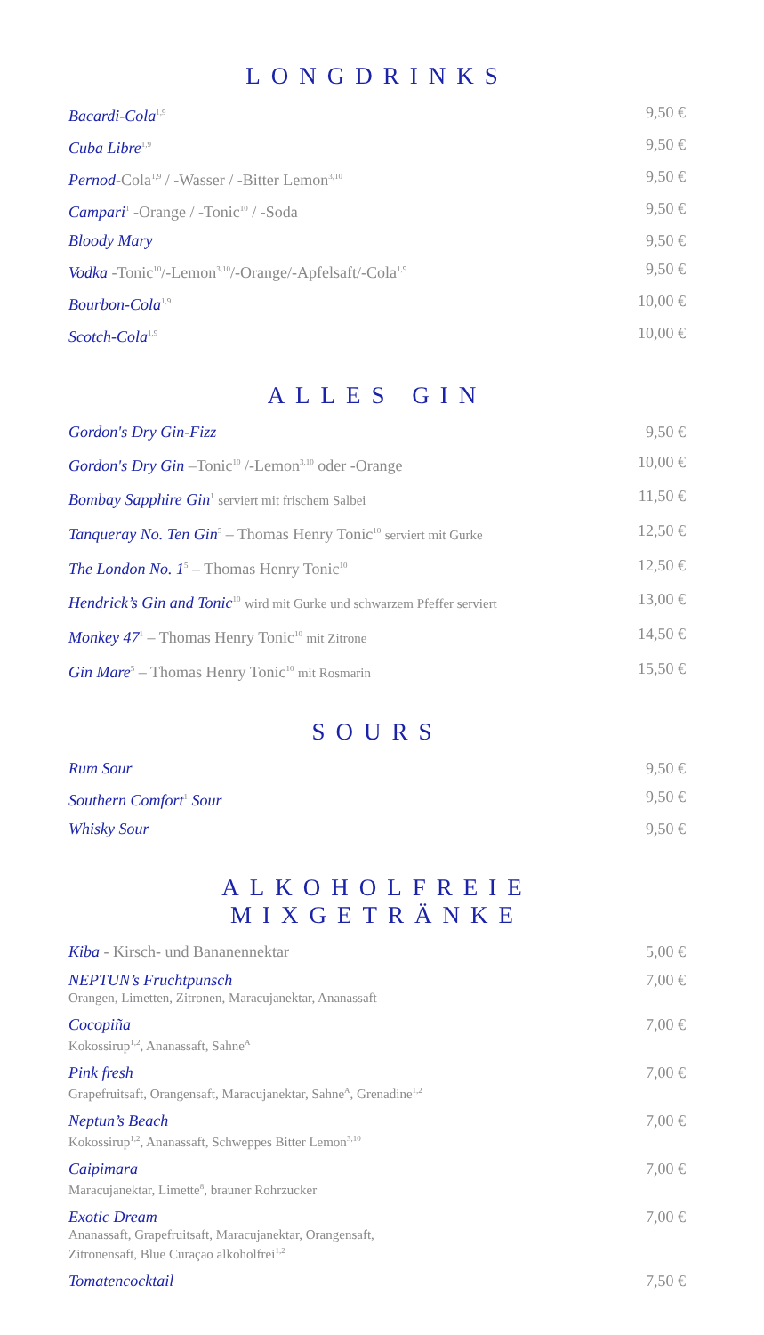LONGDRINKS
Bacardi-Cola<sup>1,9</sup> 9,50 €
Cuba Libre<sup>1,9</sup> 9,50 €
Pernod-Cola<sup>1,9</sup> / -Wasser / -Bitter Lemon<sup>3,10</sup> 9,50 €
Campari<sup>1</sup> -Orange / -Tonic<sup>10</sup> / -Soda 9,50 €
Bloody Mary 9,50 €
Vodka -Tonic<sup>10</sup>/-Lemon<sup>3,10</sup>/-Orange/-Apfelsaft/-Cola<sup>1,9</sup> 9,50 €
Bourbon-Cola<sup>1,9</sup> 10,00 €
Scotch-Cola<sup>1,9</sup> 10,00 €
ALLES GIN
Gordon's Dry Gin-Fizz 9,50 €
Gordon's Dry Gin –Tonic<sup>10</sup> /-Lemon<sup>3,10</sup> oder -Orange 10,00 €
Bombay Sapphire Gin<sup>1</sup> serviert mit frischem Salbei 11,50 €
Tanqueray No. Ten Gin<sup>5</sup> – Thomas Henry Tonic<sup>10</sup> serviert mit Gurke 12,50 €
The London No. 1<sup>5</sup> – Thomas Henry Tonic<sup>10</sup> 12,50 €
Hendrick’s Gin and Tonic<sup>10</sup> wird mit Gurke und schwarzem Pfeffer serviert 13,00 €
Monkey 47<sup>1</sup> – Thomas Henry Tonic<sup>10</sup> mit Zitrone 14,50 €
Gin Mare<sup>5</sup> – Thomas Henry Tonic<sup>10</sup> mit Rosmarin 15,50 €
SOURS
Rum Sour 9,50 €
Southern Comfort<sup>1</sup> Sour 9,50 €
Whisky Sour 9,50 €
ALKOHOLFREIE MIXGETRÄNKE
Kiba - Kirsch- und Bananennektar 5,00 €
NEPTUN’s Fruchtpunsch
Orangen, Limetten, Zitronen, Maracujanektar, Ananassaft 7,00 €
Cocopiña
Kokossirup<sup>1,2</sup>, Ananassaft, Sahne<sup>A</sup> 7,00 €
Pink fresh
Grapefruitsaft, Orangensaft, Maracujanektar, Sahne<sup>A</sup>, Grenadine<sup>1,2</sup> 7,00 €
Neptun’s Beach
Kokossirup<sup>1,2</sup>, Ananassaft, Schweppes Bitter Lemon<sup>3,10</sup> 7,00 €
Caipimara
Maracujanektar, Limette<sup>8</sup>, brauner Rohrzucker 7,00 €
Exotic Dream
Ananassaft, Grapefruitsaft, Maracujanektar, Orangensaft,
Zitronensaft, Blue Curaçao alkoholfrei<sup>1,2</sup> 7,00 €
Tomatencocktail 7,50 €